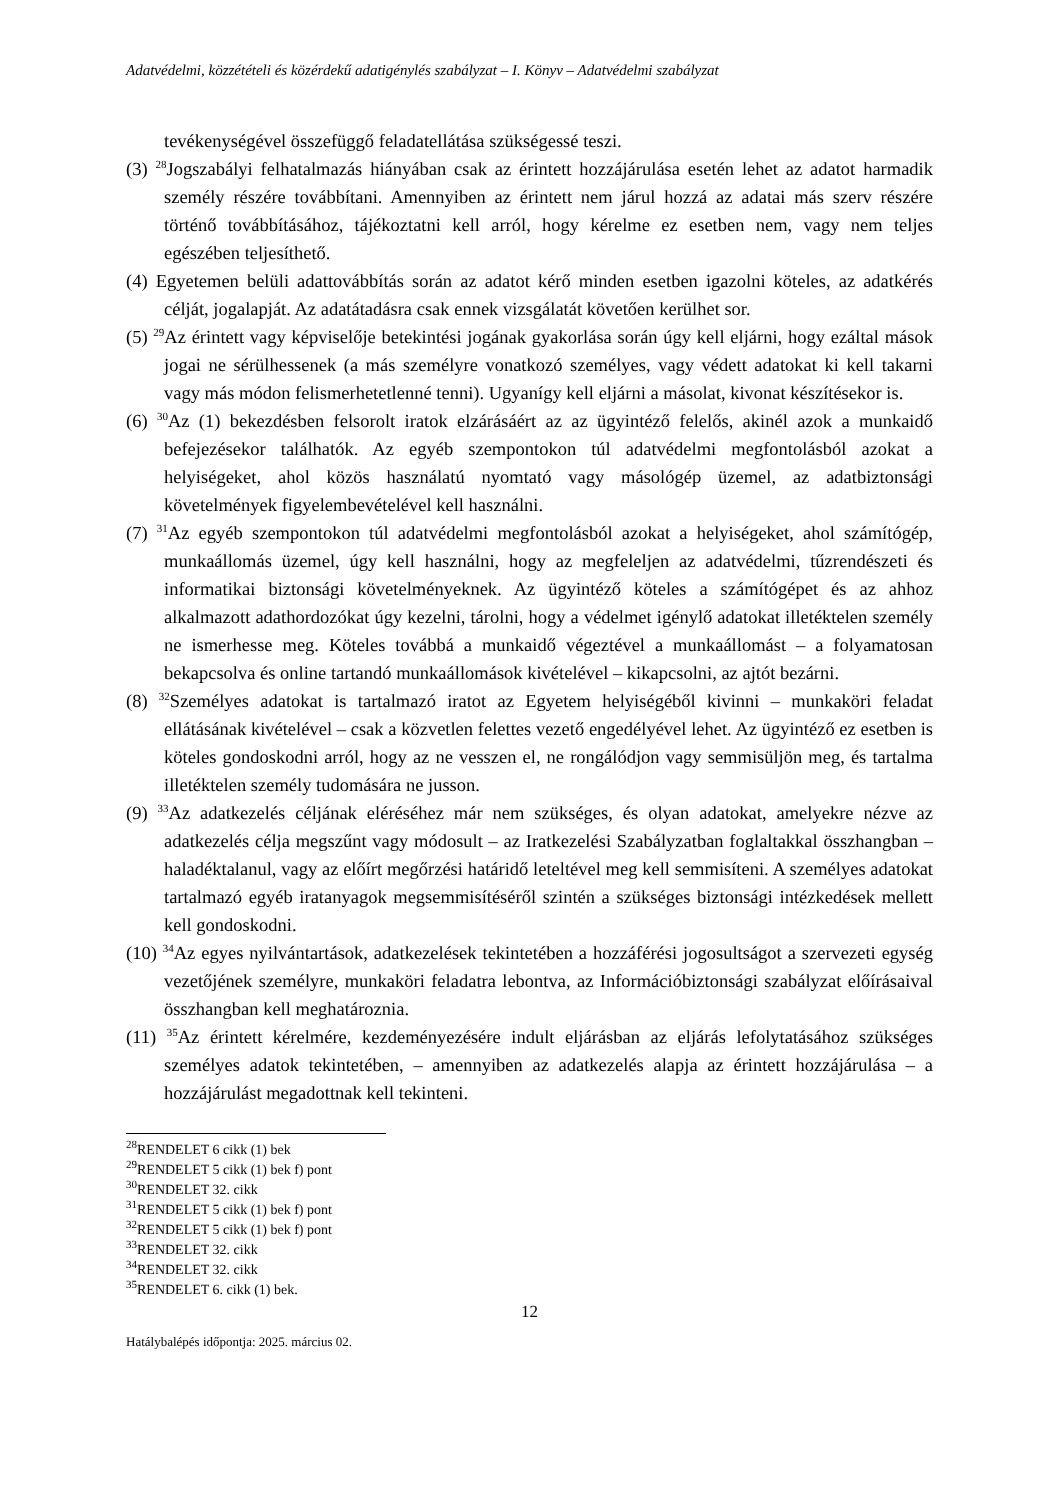Adatvédelmi, közzétételi és közérdekű adatigénylés szabályzat – I. Könyv – Adatvédelmi szabályzat
tevékenységével összefüggő feladatellátása szükségessé teszi.
(3) <sup>28</sup>Jogszabályi felhatalmazás hiányában csak az érintett hozzájárulása esetén lehet az adatot harmadik személy részére továbbítani. Amennyiben az érintett nem járul hozzá az adatai más szerv részére történő továbbításához, tájékoztatni kell arról, hogy kérelme ez esetben nem, vagy nem teljes egészében teljesíthető.
(4) Egyetemen belüli adattovábbítás során az adatot kérő minden esetben igazolni köteles, az adatkérés célját, jogalapját. Az adatátadásra csak ennek vizsgálatát követően kerülhet sor.
(5) <sup>29</sup>Az érintett vagy képviselője betekintési jogának gyakorlása során úgy kell eljárni, hogy ezáltal mások jogai ne sérülhessenek (a más személyre vonatkozó személyes, vagy védett adatokat ki kell takarni vagy más módon felismerhetetlenné tenni). Ugyanígy kell eljárni a másolat, kivonat készítésekor is.
(6) <sup>30</sup>Az (1) bekezdésben felsorolt iratok elzárásáért az az ügyintéző felelős, akinél azok a munkaidő befejezésekor találhatók. Az egyéb szempontokon túl adatvédelmi megfontolásból azokat a helyiségeket, ahol közös használatú nyomtató vagy másológép üzemel, az adatbiztonsági követelmények figyelembevételével kell használni.
(7) <sup>31</sup>Az egyéb szempontokon túl adatvédelmi megfontolásból azokat a helyiségeket, ahol számítógép, munkaállomás üzemel, úgy kell használni, hogy az megfeleljen az adatvédelmi, tűzrendészeti és informatikai biztonsági követelményeknek. Az ügyintéző köteles a számítógépet és az ahhoz alkalmazott adathordozókat úgy kezelni, tárolni, hogy a védelmet igénylő adatokat illetéktelen személy ne ismerhesse meg. Köteles továbbá a munkaidő végeztével a munkaállomást – a folyamatosan bekapcsolva és online tartandó munkaállomások kivételével – kikapcsolni, az ajtót bezárni.
(8) <sup>32</sup>Személyes adatokat is tartalmazó iratot az Egyetem helyiségéből kivinni – munkaköri feladat ellátásának kivételével – csak a közvetlen felettes vezető engedélyével lehet. Az ügyintéző ez esetben is köteles gondoskodni arról, hogy az ne vesszen el, ne rongálódjon vagy semmisüljön meg, és tartalma illetéktelen személy tudomására ne jusson.
(9) <sup>33</sup>Az adatkezelés céljának eléréséhez már nem szükséges, és olyan adatokat, amelyekre nézve az adatkezelés célja megszűnt vagy módosult – az Iratkezelési Szabályzatban foglaltakkal összhangban – haladéktalanul, vagy az előírt megőrzési határidő leteltével meg kell semmisíteni. A személyes adatokat tartalmazó egyéb iratanyagok megsemmisítéséről szintén a szükséges biztonsági intézkedések mellett kell gondoskodni.
(10) <sup>34</sup>Az egyes nyilvántartások, adatkezelések tekintetében a hozzáférési jogosultságot a szervezeti egység vezetőjének személyre, munkaköri feladatra lebontva, az Információbiztonsági szabályzat előírásaival összhangban kell meghatároznia.
(11) <sup>35</sup>Az érintett kérelmére, kezdeményezésére indult eljárásban az eljárás lefolytatásához szükséges személyes adatok tekintetében, – amennyiben az adatkezelés alapja az érintett hozzájárulása – a hozzájárulást megadottnak kell tekinteni.
<sup>28</sup> RENDELET 6 cikk (1) bek
<sup>29</sup> RENDELET 5 cikk (1) bek f) pont
<sup>30</sup> RENDELET 32. cikk
<sup>31</sup> RENDELET 5 cikk (1) bek f) pont
<sup>32</sup> RENDELET 5 cikk (1) bek f) pont
<sup>33</sup> RENDELET 32. cikk
<sup>34</sup> RENDELET 32. cikk
<sup>35</sup> RENDELET 6. cikk (1) bek.
12
Hatálybalépés időpontja: 2025. március 02.